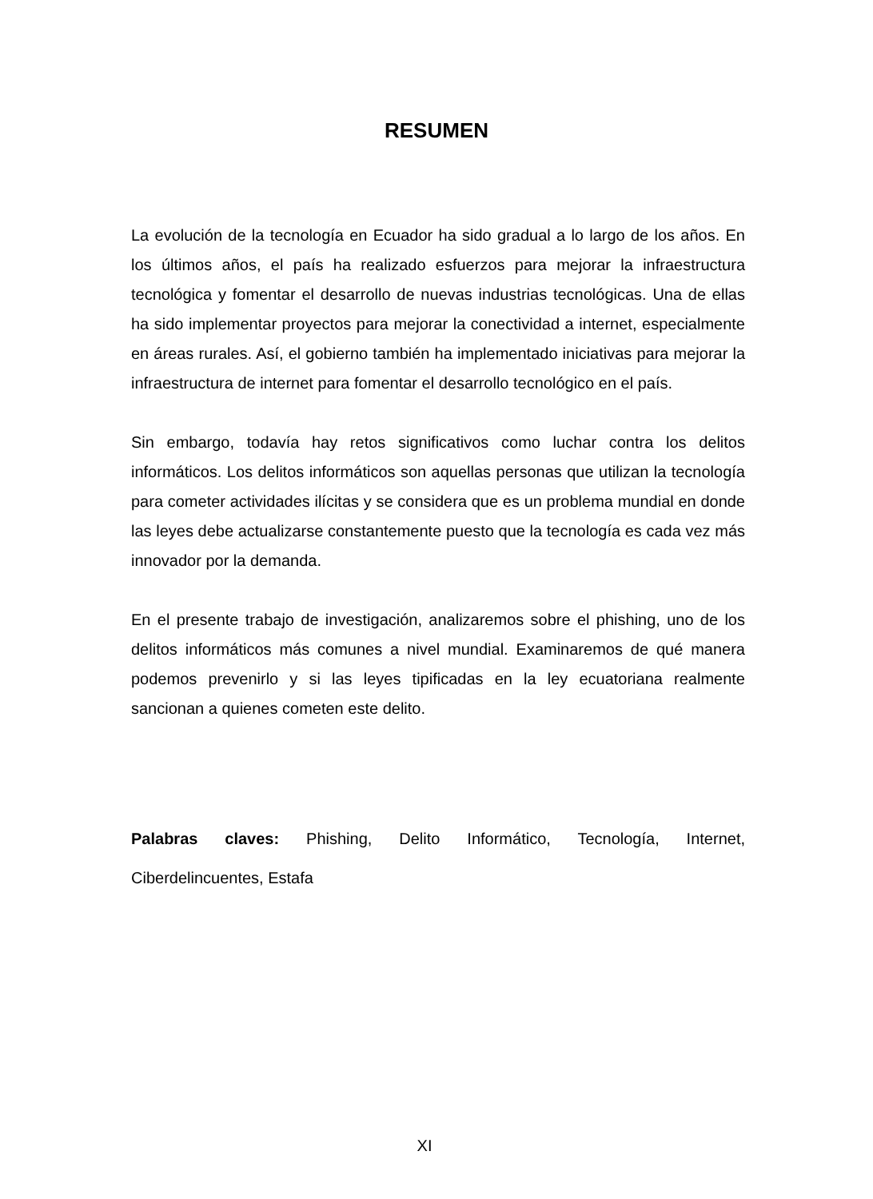RESUMEN
La evolución de la tecnología en Ecuador ha sido gradual a lo largo de los años. En los últimos años, el país ha realizado esfuerzos para mejorar la infraestructura tecnológica y fomentar el desarrollo de nuevas industrias tecnológicas. Una de ellas ha sido implementar proyectos para mejorar la conectividad a internet, especialmente en áreas rurales. Así, el gobierno también ha implementado iniciativas para mejorar la infraestructura de internet para fomentar el desarrollo tecnológico en el país.
Sin embargo, todavía hay retos significativos como luchar contra los delitos informáticos. Los delitos informáticos son aquellas personas que utilizan la tecnología para cometer actividades ilícitas y se considera que es un problema mundial en donde las leyes debe actualizarse constantemente puesto que la tecnología es cada vez más innovador por la demanda.
En el presente trabajo de investigación, analizaremos sobre el phishing, uno de los delitos informáticos más comunes a nivel mundial. Examinaremos de qué manera podemos prevenirlo y si las leyes tipificadas en la ley ecuatoriana realmente sancionan a quienes cometen este delito.
Palabras claves: Phishing, Delito Informático, Tecnología, Internet, Ciberdelincuentes, Estafa
XI